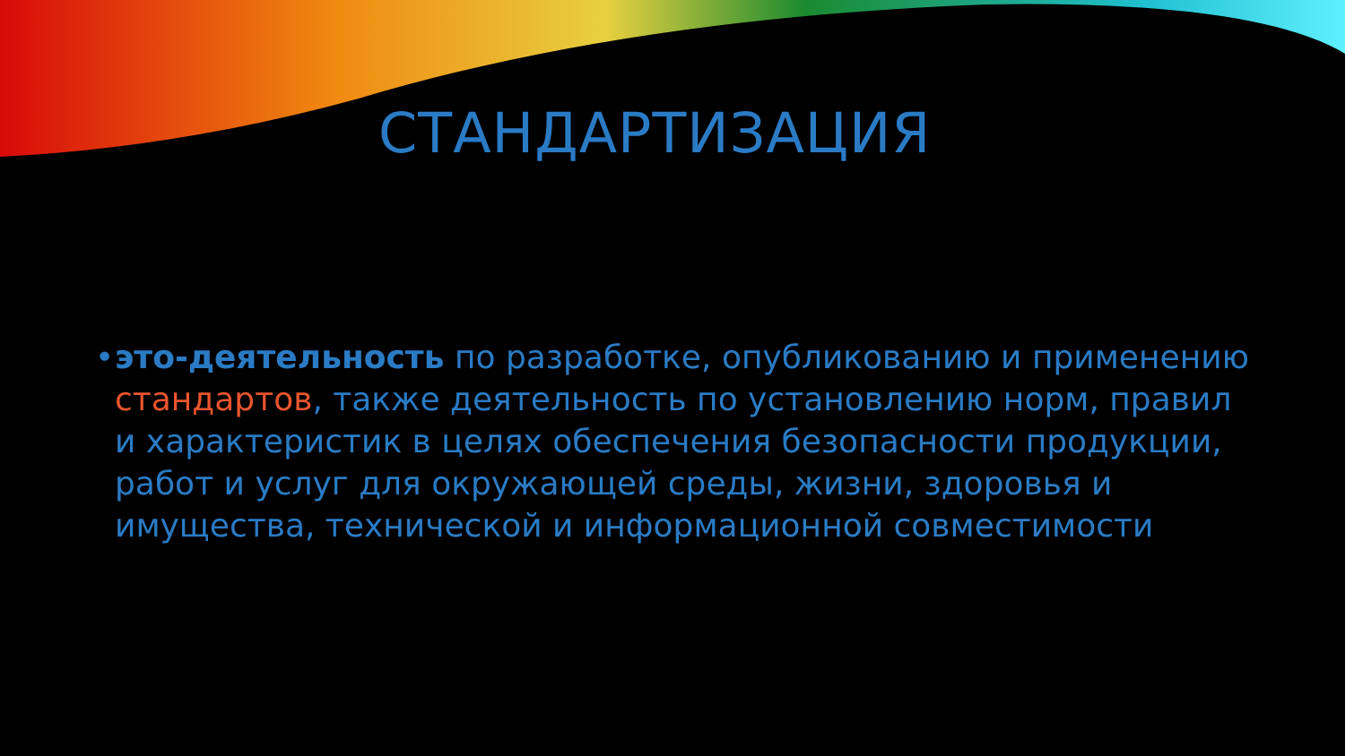СТАНДАРТИЗАЦИЯ
• это-деятельность по разработке, опубликованию и применению стандартов, также деятельность по установлению норм, правил и характеристик в целях обеспечения безопасности продукции, работ и услуг для окружающей среды, жизни, здоровья и имущества, технической и информационной совместимости